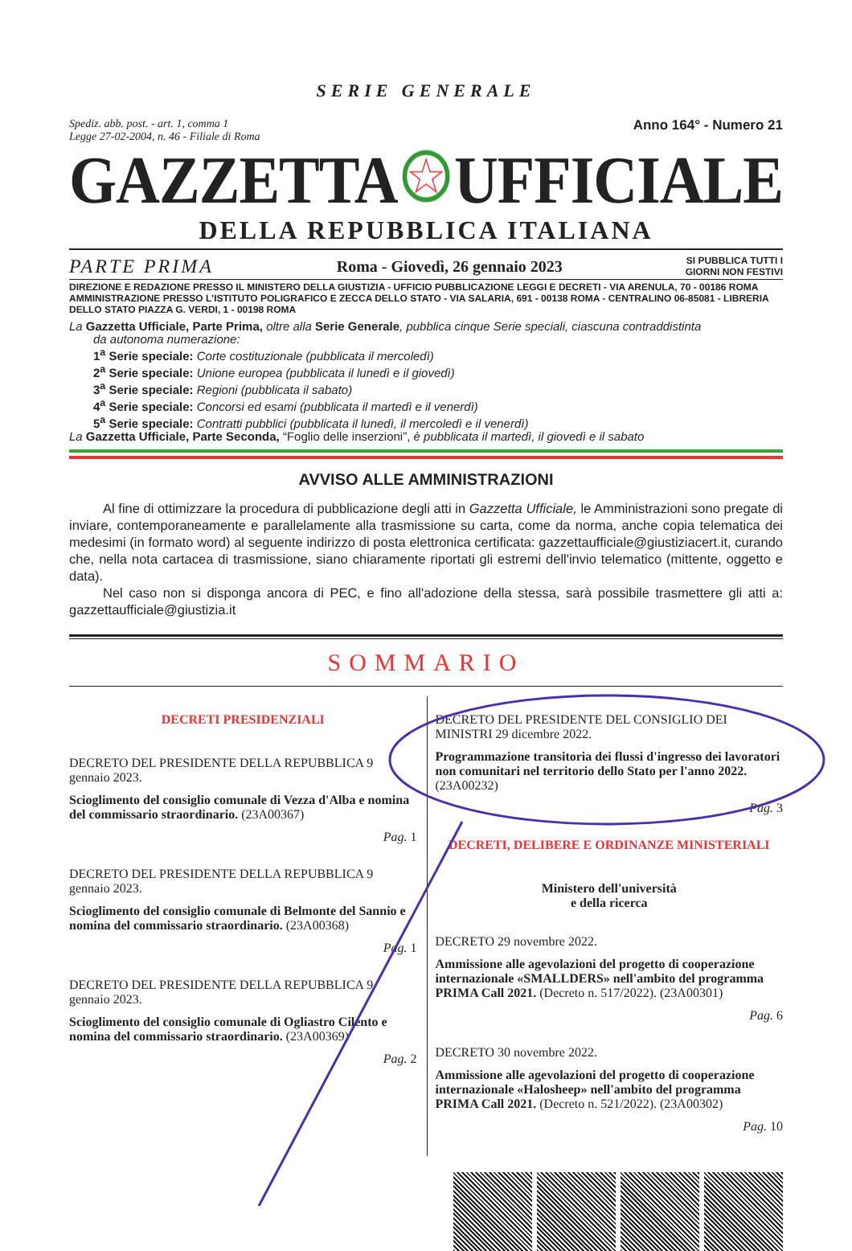SERIE GENERALE
Spediz. abb. post. - art. 1, comma 1
Legge 27-02-2004, n. 46 - Filiale di Roma
Anno 164° - Numero 21
GAZZETTA UFFICIALE
DELLA REPUBBLICA ITALIANA
PARTE PRIMA Roma - Giovedì, 26 gennaio 2023 SI PUBBLICA TUTTI I
GIORNI NON FESTIVI
DIREZIONE E REDAZIONE PRESSO IL MINISTERO DELLA GIUSTIZIA - UFFICIO PUBBLICAZIONE LEGGI E DECRETI - VIA ARENULA, 70 - 00186 ROMA AMMINISTRAZIONE PRESSO L'ISTITUTO POLIGRAFICO E ZECCA DELLO STATO - VIA SALARIA, 691 - 00138 ROMA - CENTRALINO 06-85081 - LIBRERIA DELLO STATO PIAZZA G. VERDI, 1 - 00198 ROMA
La Gazzetta Ufficiale, Parte Prima, oltre alla Serie Generale, pubblica cinque Serie speciali, ciascuna contraddistinta
da autonoma numerazione:
1<sup>a</sup> Serie speciale: Corte costituzionale (pubblicata il mercoledì)
2<sup>a</sup> Serie speciale: Unione europea (pubblicata il lunedì e il giovedì)
3<sup>a</sup> Serie speciale: Regioni (pubblicata il sabato)
4<sup>a</sup> Serie speciale: Concorsi ed esami (pubblicata il martedì e il venerdì)
5<sup>a</sup> Serie speciale: Contratti pubblici (pubblicata il lunedì, il mercoledì e il venerdì)
La Gazzetta Ufficiale, Parte Seconda, “Foglio delle inserzioni”, è pubblicata il martedì, il giovedì e il sabato
AVVISO ALLE AMMINISTRAZIONI
Al fine di ottimizzare la procedura di pubblicazione degli atti in Gazzetta Ufficiale, le Amministrazioni sono pregate di inviare, contemporaneamente e parallelamente alla trasmissione su carta, come da norma, anche copia telematica dei medesimi (in formato word) al seguente indirizzo di posta elettronica certificata: gazzettaufficiale@giustiziacert.it, curando che, nella nota cartacea di trasmissione, siano chiaramente riportati gli estremi dell'invio telematico (mittente, oggetto e data).
Nel caso non si disponga ancora di PEC, e fino all'adozione della stessa, sarà possibile trasmettere gli atti a: gazzettaufficiale@giustizia.it
SOMMARIO
DECRETI PRESIDENZIALI
DECRETO DEL PRESIDENTE DELLA REPUBBLICA 9 gennaio 2023.
Scioglimento del consiglio comunale di Vezza d'Alba e nomina del commissario straordinario. (23A00367)
Pag. 1
DECRETO DEL PRESIDENTE DELLA REPUBBLICA 9 gennaio 2023.
Scioglimento del consiglio comunale di Belmonte del Sannio e nomina del commissario straordinario. (23A00368)
Pag. 1
DECRETO DEL PRESIDENTE DELLA REPUBBLICA 9 gennaio 2023.
Scioglimento del consiglio comunale di Ogliastro Cilento e nomina del commissario straordinario. (23A00369)
Pag. 2
DECRETO DEL PRESIDENTE DEL CONSIGLIO DEI MINISTRI 29 dicembre 2022.
Programmazione transitoria dei flussi d'ingresso dei lavoratori non comunitari nel territorio dello Stato per l'anno 2022. (23A00232)
Pag. 3
DECRETI, DELIBERE E ORDINANZE MINISTERIALI
Ministero dell'università
e della ricerca
DECRETO 29 novembre 2022.
Ammissione alle agevolazioni del progetto di cooperazione internazionale «SMALLDERS» nell'ambito del programma PRIMA Call 2021. (Decreto n. 517/2022). (23A00301)
Pag. 6
DECRETO 30 novembre 2022.
Ammissione alle agevolazioni del progetto di cooperazione internazionale «Halosheep» nell'ambito del programma PRIMA Call 2021. (Decreto n. 521/2022). (23A00302)
Pag. 10